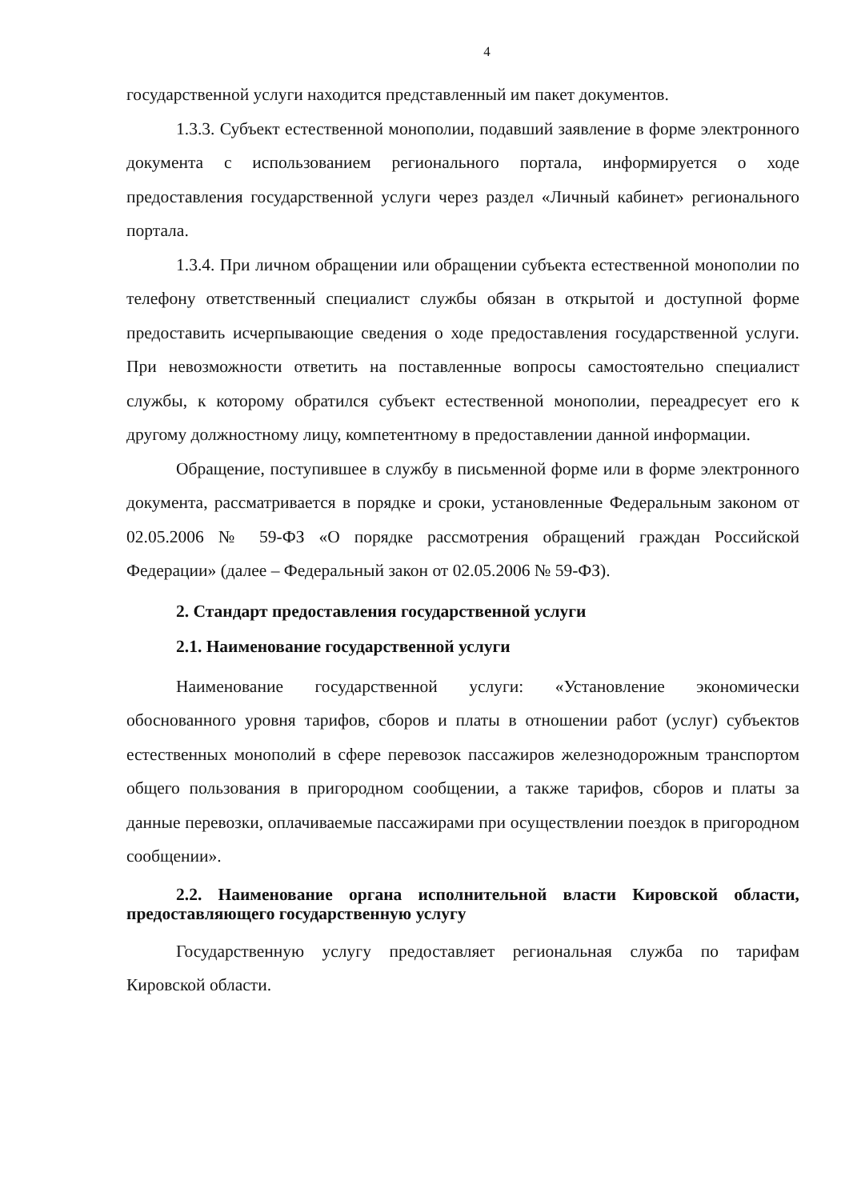4
государственной услуги находится представленный им пакет документов.
1.3.3. Субъект естественной монополии, подавший заявление в форме электронного документа с использованием регионального портала, информируется о ходе предоставления государственной услуги через раздел «Личный кабинет» регионального портала.
1.3.4. При личном обращении или обращении субъекта естественной монополии по телефону ответственный специалист службы обязан в открытой и доступной форме предоставить исчерпывающие сведения о ходе предоставления государственной услуги. При невозможности ответить на поставленные вопросы самостоятельно специалист службы, к которому обратился субъект естественной монополии, переадресует его к другому должностному лицу, компетентному в предоставлении данной информации.
Обращение, поступившее в службу в письменной форме или в форме электронного документа, рассматривается в порядке и сроки, установленные Федеральным законом от 02.05.2006 № 59-ФЗ «О порядке рассмотрения обращений граждан Российской Федерации» (далее – Федеральный закон от 02.05.2006 № 59-ФЗ).
2. Стандарт предоставления государственной услуги
2.1. Наименование государственной услуги
Наименование государственной услуги: «Установление экономически обоснованного уровня тарифов, сборов и платы в отношении работ (услуг) субъектов естественных монополий в сфере перевозок пассажиров железнодорожным транспортом общего пользования в пригородном сообщении, а также тарифов, сборов и платы за данные перевозки, оплачиваемые пассажирами при осуществлении поездок в пригородном сообщении».
2.2. Наименование органа исполнительной власти Кировской области, предоставляющего государственную услугу
Государственную услугу предоставляет региональная служба по тарифам Кировской области.